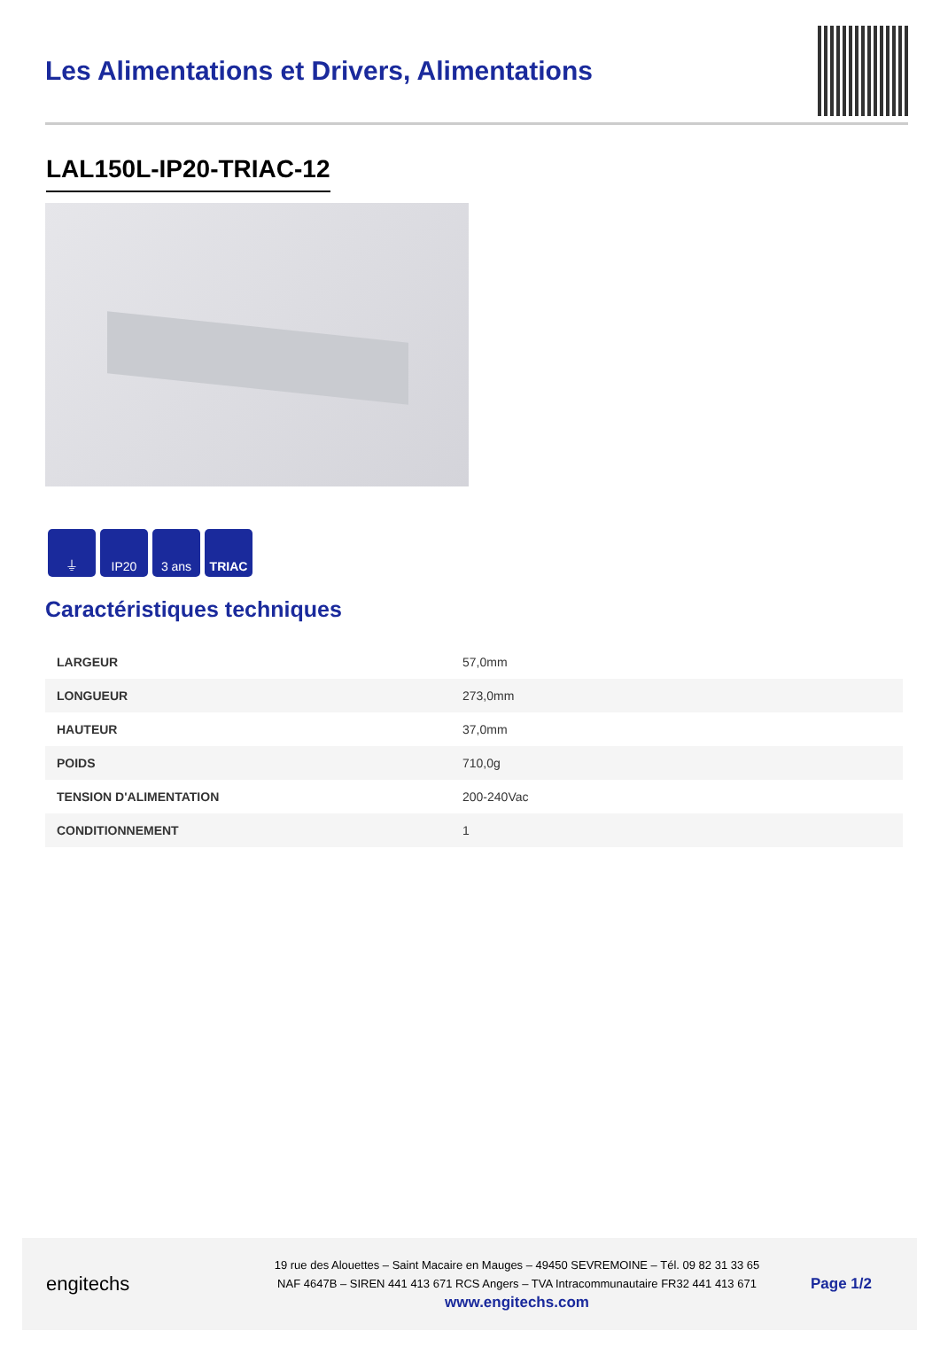Les Alimentations et Drivers, Alimentations
LAL150L-IP20-TRIAC-12
⏚ IP20 3 ans TRIAC
Caractéristiques techniques
| LARGEUR | 57,0mm |
| LONGUEUR | 273,0mm |
| HAUTEUR | 37,0mm |
| POIDS | 710,0g |
| TENSION D'ALIMENTATION | 200-240Vac |
| CONDITIONNEMENT | 1 |
engitechs
19 rue des Alouettes – Saint Macaire en Mauges – 49450 SEVREMOINE – Tél. 09 82 31 33 65
NAF 4647B – SIREN 441 413 671 RCS Angers – TVA Intracommunautaire FR32 441 413 671
www.engitechs.com
Page 1/2